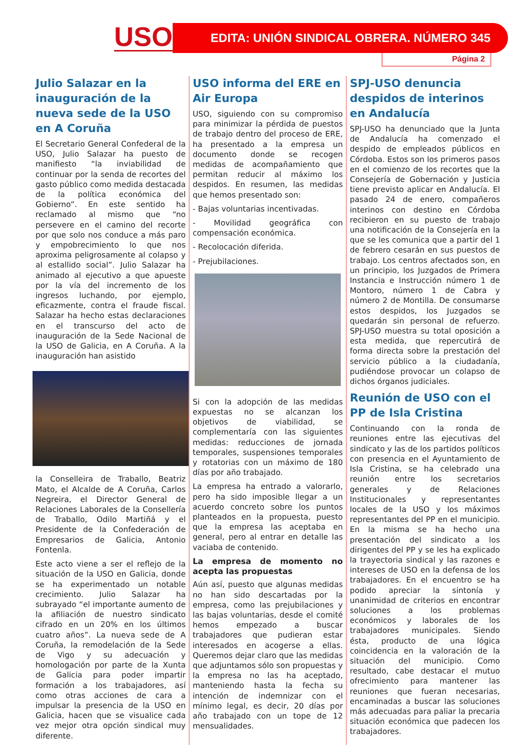USO EDITA: UNIÓN SINDICAL OBRERA. NÚMERO 345
Página 2
Julio Salazar en la inauguración de la nueva sede de la USO en A Coruña
El Secretario General Confederal de la USO, Julio Salazar ha puesto de manifiesto “la inviabilidad de continuar por la senda de recortes del gasto público como medida destacada de la política económica del Gobierno”. En este sentido ha reclamado al mismo que “no persevere en el camino del recorte por que solo nos conduce a más paro y empobrecimiento lo que nos aproxima peligrosamente al colapso y al estallido social”. Julio Salazar ha animado al ejecutivo a que apueste por la vía del incremento de los ingresos luchando, por ejemplo, eficazmente, contra el fraude fiscal. Salazar ha hecho estas declaraciones en el transcurso del acto de inauguración de la Sede Nacional de la USO de Galicia, en A Coruña. A la inauguración han asistido
la Conselleira de Traballo, Beatriz Mato, el Alcalde de A Coruña, Carlos Negreira, el Director General de Relaciones Laborales de la Consellería de Traballo, Odilo Martiñá y el Presidente de la Confederación de Empresarios de Galicia, Antonio Fontenla.
Este acto viene a ser el reflejo de la situación de la USO en Galicia, donde se ha experimentado un notable crecimiento. Julio Salazar ha subrayado “el importante aumento de la afiliación de nuestro sindicato cifrado en un 20% en los últimos cuatro años”. La nueva sede de A Coruña, la remodelación de la Sede de Vigo y su adecuación y homologación por parte de la Xunta de Galicia para poder impartir formación a los trabajadores, así como otras acciones de cara a impulsar la presencia de la USO en Galicia, hacen que se visualice cada vez mejor otra opción sindical muy diferente.
USO informa del ERE en Air Europa
USO, siguiendo con su compromiso para minimizar la pérdida de puestos de trabajo dentro del proceso de ERE, ha presentado a la empresa un documento donde se recogen medidas de acompañamiento que permitan reducir al máximo los despidos. En resumen, las medidas que hemos presentado son:
- Bajas voluntarias incentivadas.
- Movilidad geográfica con compensación económica.
- Recolocación diferida.
- Prejubilaciones.
Si con la adopción de las medidas expuestas no se alcanzan los objetivos de viabilidad, se complementaría con las siguientes medidas: reducciones de jornada temporales, suspensiones temporales y rotatorias con un máximo de 180 días por año trabajado.
La empresa ha entrado a valorarlo, pero ha sido imposible llegar a un acuerdo concreto sobre los puntos planteados en la propuesta, puesto que la empresa las aceptaba en general, pero al entrar en detalle las vaciaba de contenido.
La empresa de momento no acepta las propuestas
Aún así, puesto que algunas medidas no han sido descartadas por la empresa, como las prejubilaciones y las bajas voluntarias, desde el comité hemos empezado a buscar trabajadores que pudieran estar interesados en acogerse a ellas. Queremos dejar claro que las medidas que adjuntamos sólo son propuestas y la empresa no las ha aceptado, manteniendo hasta la fecha su intención de indemnizar con el mínimo legal, es decir, 20 días por año trabajado con un tope de 12 mensualidades.
SPJ-USO denuncia despidos de interinos en Andalucía
SPJ-USO ha denunciado que la Junta de Andalucía ha comenzado el despido de empleados públicos en Córdoba. Estos son los primeros pasos en el comienzo de los recortes que la Consejería de Gobernación y Justicia tiene previsto aplicar en Andalucía. El pasado 24 de enero, compañeros interinos con destino en Córdoba recibieron en su puesto de trabajo una notificación de la Consejería en la que se les comunica que a partir del 1 de febrero cesarán en sus puestos de trabajo. Los centros afectados son, en un principio, los Juzgados de Primera Instancia e Instrucción número 1 de Montoro, número 1 de Cabra y número 2 de Montilla. De consumarse estos despidos, los Juzgados se quedarán sin personal de refuerzo. SPJ-USO muestra su total oposición a esta medida, que repercutirá de forma directa sobre la prestación del servicio público a la ciudadanía, pudiéndose provocar un colapso de dichos órganos judiciales.
Reunión de USO con el PP de Isla Cristina
Continuando con la ronda de reuniones entre las ejecutivas del sindicato y las de los partidos políticos con presencia en el Ayuntamiento de Isla Cristina, se ha celebrado una reunión entre los secretarios generales y de Relaciones Institucionales y representantes locales de la USO y los máximos representantes del PP en el municipio. En la misma se ha hecho una presentación del sindicato a los dirigentes del PP y se les ha explicado la trayectoria sindical y las razones e intereses de USO en la defensa de los trabajadores. En el encuentro se ha podido apreciar la sintonía y unanimidad de criterios en encontrar soluciones a los problemas económicos y laborales de los trabajadores municipales. Siendo ésta, producto de una lógica coincidencia en la valoración de la situación del municipio. Como resultado, cabe destacar el mutuo ofrecimiento para mantener las reuniones que fueran necesarias, encaminadas a buscar las soluciones más adecuadas para paliar la precaria situación económica que padecen los trabajadores.